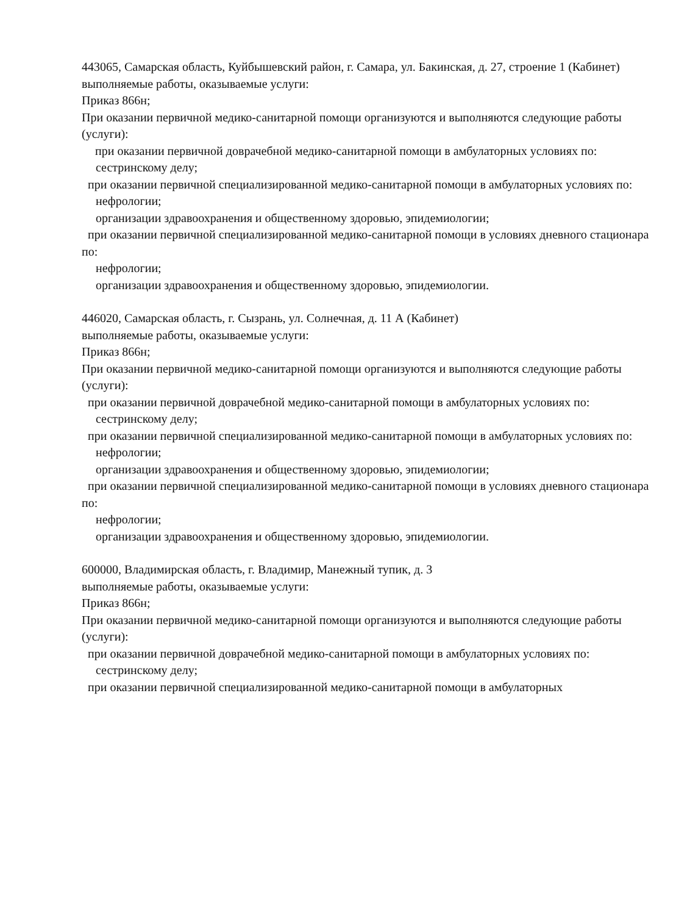443065, Самарская область, Куйбышевский район, г. Самара, ул. Бакинская, д. 27, строение 1 (Кабинет)
выполняемые работы, оказываемые услуги:
Приказ 866н;
При оказании первичной медико-санитарной помощи организуются и выполняются следующие работы (услуги):
при оказании первичной доврачебной медико-санитарной помощи в амбулаторных условиях по:
сестринскому делу;
при оказании первичной специализированной медико-санитарной помощи в амбулаторных условиях по:
нефрологии;
организации здравоохранения и общественному здоровью, эпидемиологии;
при оказании первичной специализированной медико-санитарной помощи в условиях дневного стационара по:
нефрологии;
организации здравоохранения и общественному здоровью, эпидемиологии.
446020, Самарская область, г. Сызрань, ул. Солнечная, д. 11 А (Кабинет)
выполняемые работы, оказываемые услуги:
Приказ 866н;
При оказании первичной медико-санитарной помощи организуются и выполняются следующие работы (услуги):
при оказании первичной доврачебной медико-санитарной помощи в амбулаторных условиях по:
сестринскому делу;
при оказании первичной специализированной медико-санитарной помощи в амбулаторных условиях по:
нефрологии;
организации здравоохранения и общественному здоровью, эпидемиологии;
при оказании первичной специализированной медико-санитарной помощи в условиях дневного стационара по:
нефрологии;
организации здравоохранения и общественному здоровью, эпидемиологии.
600000, Владимирская область, г. Владимир, Манежный тупик, д. 3
выполняемые работы, оказываемые услуги:
Приказ 866н;
При оказании первичной медико-санитарной помощи организуются и выполняются следующие работы (услуги):
при оказании первичной доврачебной медико-санитарной помощи в амбулаторных условиях по:
сестринскому делу;
при оказании первичной специализированной медико-санитарной помощи в амбулаторных